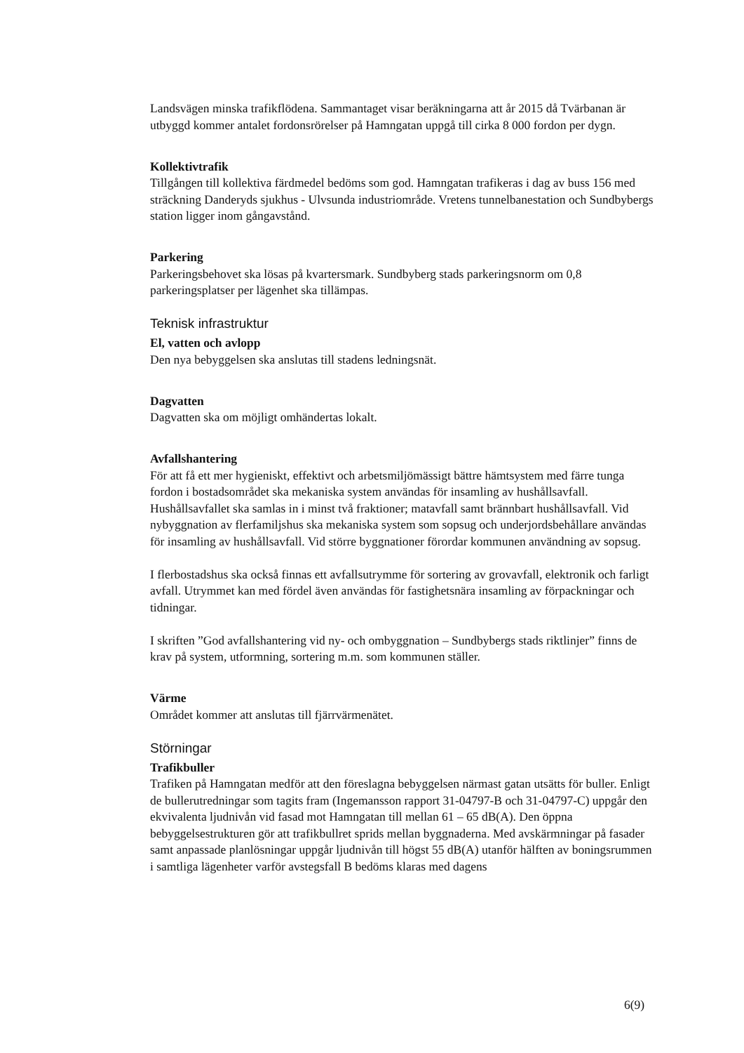Landsvägen minska trafikflödena. Sammantaget visar beräkningarna att år 2015 då Tvärbanan är utbyggd kommer antalet fordonsrörelser på Hamngatan uppgå till cirka 8 000 fordon per dygn.
Kollektivtrafik
Tillgången till kollektiva färdmedel bedöms som god. Hamngatan trafikeras i dag av buss 156 med sträckning Danderyds sjukhus - Ulvsunda industriområde. Vretens tunnelbanestation och Sundbybergs station ligger inom gångavstånd.
Parkering
Parkeringsbehovet ska lösas på kvartersmark. Sundbyberg stads parkeringsnorm om 0,8 parkeringsplatser per lägenhet ska tillämpas.
Teknisk infrastruktur
El, vatten och avlopp
Den nya bebyggelsen ska anslutas till stadens ledningsnät.
Dagvatten
Dagvatten ska om möjligt omhändertas lokalt.
Avfallshantering
För att få ett mer hygieniskt, effektivt och arbetsmiljömässigt bättre hämtsystem med färre tunga fordon i bostadsområdet ska mekaniska system användas för insamling av hushållsavfall. Hushållsavfallet ska samlas in i minst två fraktioner; matavfall samt brännbart hushållsavfall. Vid nybyggnation av flerfamiljshus ska mekaniska system som sopsug och underjordsbehållare användas för insamling av hushållsavfall. Vid större byggnationer förordar kommunen användning av sopsug.
I flerbostadshus ska också finnas ett avfallsutrymme för sortering av grovavfall, elektronik och farligt avfall. Utrymmet kan med fördel även användas för fastighetsnära insamling av förpackningar och tidningar.
I skriften ”God avfallshantering vid ny- och ombyggnation – Sundbybergs stads riktlinjer” finns de krav på system, utformning, sortering m.m. som kommunen ställer.
Värme
Området kommer att anslutas till fjärrvärmenätet.
Störningar
Trafikbuller
Trafiken på Hamngatan medför att den föreslagna bebyggelsen närmast gatan utsätts för buller. Enligt de bullerutredningar som tagits fram (Ingemansson rapport 31-04797-B och 31-04797-C) uppgår den ekvivalenta ljudnivån vid fasad mot Hamngatan till mellan 61 – 65 dB(A). Den öppna bebyggelsestrukturen gör att trafikbullret sprids mellan byggnaderna. Med avskärmningar på fasader samt anpassade planlösningar uppgår ljudnivån till högst 55 dB(A) utanför hälften av boningsrummen i samtliga lägenheter varför avstegsfall B bedöms klaras med dagens
6(9)